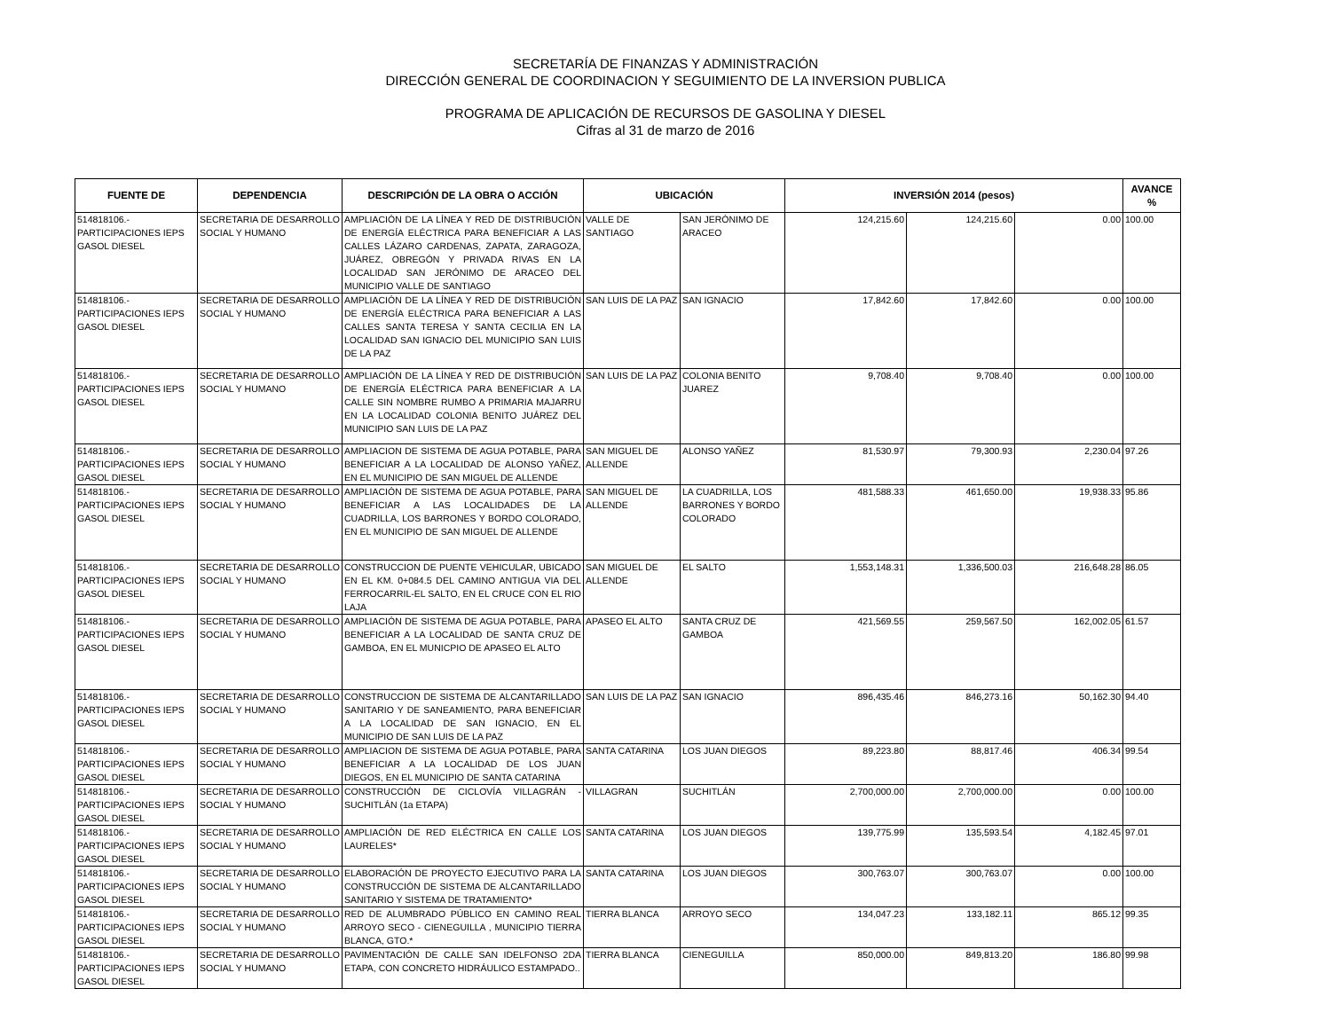SECRETARÍA DE FINANZAS Y ADMINISTRACIÓN
DIRECCIÓN GENERAL DE COORDINACION Y SEGUIMIENTO DE LA INVERSION PUBLICA
PROGRAMA DE APLICACIÓN DE RECURSOS DE GASOLINA Y DIESEL
Cifras al 31 de marzo de 2016
| FUENTE DE | DEPENDENCIA | DESCRIPCIÓN DE LA OBRA O ACCIÓN | UBICACIÓN | | INVERSIÓN 2014 (pesos) | | | AVANCE % |
| --- | --- | --- | --- | --- | --- | --- | --- | --- |
| 514818106.- PARTICIPACIONES IEPS GASOL DIESEL | SECRETARIA DE DESARROLLO SOCIAL Y HUMANO | AMPLIACIÓN DE LA LÍNEA Y RED DE DISTRIBUCIÓN DE ENERGÍA ELÉCTRICA PARA BENEFICIAR A LAS CALLES LÁZARO CARDENAS, ZAPATA, ZARAGOZA, JUÁREZ, OBREGÓN Y PRIVADA RIVAS EN LA LOCALIDAD SAN JERÓNIMO DE ARACEO DEL MUNICIPIO VALLE DE SANTIAGO | VALLE DE SANTIAGO | SAN JERÓNIMO DE ARACEO | 124,215.60 | 124,215.60 | 0.00 | 100.00 |
| 514818106.- PARTICIPACIONES IEPS GASOL DIESEL | SECRETARIA DE DESARROLLO SOCIAL Y HUMANO | AMPLIACIÓN DE LA LÍNEA Y RED DE DISTRIBUCIÓN DE ENERGÍA ELÉCTRICA PARA BENEFICIAR A LAS CALLES SANTA TERESA Y SANTA CECILIA EN LA LOCALIDAD SAN IGNACIO DEL MUNICIPIO SAN LUIS DE LA PAZ | SAN LUIS DE LA PAZ | SAN IGNACIO | 17,842.60 | 17,842.60 | 0.00 | 100.00 |
| 514818106.- PARTICIPACIONES IEPS GASOL DIESEL | SECRETARIA DE DESARROLLO SOCIAL Y HUMANO | AMPLIACIÓN DE LA LÍNEA Y RED DE DISTRIBUCIÓN DE ENERGÍA ELÉCTRICA PARA BENEFICIAR A LA CALLE SIN NOMBRE RUMBO A PRIMARIA MAJARRU EN LA LOCALIDAD COLONIA BENITO JUÁREZ DEL MUNICIPIO SAN LUIS DE LA PAZ | SAN LUIS DE LA PAZ | COLONIA BENITO JUAREZ | 9,708.40 | 9,708.40 | 0.00 | 100.00 |
| 514818106.- PARTICIPACIONES IEPS GASOL DIESEL | SECRETARIA DE DESARROLLO SOCIAL Y HUMANO | AMPLIACION DE SISTEMA DE AGUA POTABLE, PARA BENEFICIAR A LA LOCALIDAD DE ALONSO YAÑEZ, EN EL MUNICIPIO DE SAN MIGUEL DE ALLENDE | SAN MIGUEL DE ALLENDE | ALONSO YAÑEZ | 81,530.97 | 79,300.93 | 2,230.04 | 97.26 |
| 514818106.- PARTICIPACIONES IEPS GASOL DIESEL | SECRETARIA DE DESARROLLO SOCIAL Y HUMANO | AMPLIACIÓN DE SISTEMA DE AGUA POTABLE, PARA BENEFICIAR A LAS LOCALIDADES DE LA CUADRILLA, LOS BARRONES Y BORDO COLORADO, EN EL MUNICIPIO DE SAN MIGUEL DE ALLENDE | SAN MIGUEL DE ALLENDE | LA CUADRILLA, LOS BARRONES Y BORDO COLORADO | 481,588.33 | 461,650.00 | 19,938.33 | 95.86 |
| 514818106.- PARTICIPACIONES IEPS GASOL DIESEL | SECRETARIA DE DESARROLLO SOCIAL Y HUMANO | CONSTRUCCION DE PUENTE VEHICULAR, UBICADO EN EL KM. 0+084.5 DEL CAMINO ANTIGUA VIA DEL FERROCARRIL-EL SALTO, EN EL CRUCE CON EL RIO LAJA | SAN MIGUEL DE ALLENDE | EL SALTO | 1,553,148.31 | 1,336,500.03 | 216,648.28 | 86.05 |
| 514818106.- PARTICIPACIONES IEPS GASOL DIESEL | SECRETARIA DE DESARROLLO SOCIAL Y HUMANO | AMPLIACIÓN DE SISTEMA DE AGUA POTABLE, PARA BENEFICIAR A LA LOCALIDAD DE SANTA CRUZ DE GAMBOA, EN EL MUNICPIO DE APASEO EL ALTO | APASEO EL ALTO | SANTA CRUZ DE GAMBOA | 421,569.55 | 259,567.50 | 162,002.05 | 61.57 |
| 514818106.- PARTICIPACIONES IEPS GASOL DIESEL | SECRETARIA DE DESARROLLO SOCIAL Y HUMANO | CONSTRUCCION DE SISTEMA DE ALCANTARILLADO SANITARIO Y DE SANEAMIENTO, PARA BENEFICIAR A LA LOCALIDAD DE SAN IGNACIO, EN EL MUNICIPIO DE SAN LUIS DE LA PAZ | SAN LUIS DE LA PAZ | SAN IGNACIO | 896,435.46 | 846,273.16 | 50,162.30 | 94.40 |
| 514818106.- PARTICIPACIONES IEPS GASOL DIESEL | SECRETARIA DE DESARROLLO SOCIAL Y HUMANO | AMPLIACION DE SISTEMA DE AGUA POTABLE, PARA BENEFICIAR A LA LOCALIDAD DE LOS JUAN DIEGOS, EN EL MUNICIPIO DE SANTA CATARINA | SANTA CATARINA | LOS JUAN DIEGOS | 89,223.80 | 88,817.46 | 406.34 | 99.54 |
| 514818106.- PARTICIPACIONES IEPS GASOL DIESEL | SECRETARIA DE DESARROLLO SOCIAL Y HUMANO | CONSTRUCCIÓN DE CICLOVÍA VILLAGRÁN - SUCHITLÁN (1a ETAPA) | VILLAGRAN | SUCHITLÁN | 2,700,000.00 | 2,700,000.00 | 0.00 | 100.00 |
| 514818106.- PARTICIPACIONES IEPS GASOL DIESEL | SECRETARIA DE DESARROLLO SOCIAL Y HUMANO | AMPLIACIÓN DE RED ELÉCTRICA EN CALLE LOS LAURELES* | SANTA CATARINA | LOS JUAN DIEGOS | 139,775.99 | 135,593.54 | 4,182.45 | 97.01 |
| 514818106.- PARTICIPACIONES IEPS GASOL DIESEL | SECRETARIA DE DESARROLLO SOCIAL Y HUMANO | ELABORACIÓN DE PROYECTO EJECUTIVO PARA LA CONSTRUCCIÓN DE SISTEMA DE ALCANTARILLADO SANITARIO Y SISTEMA DE TRATAMIENTO* | SANTA CATARINA | LOS JUAN DIEGOS | 300,763.07 | 300,763.07 | 0.00 | 100.00 |
| 514818106.- PARTICIPACIONES IEPS GASOL DIESEL | SECRETARIA DE DESARROLLO SOCIAL Y HUMANO | RED DE ALUMBRADO PÚBLICO EN CAMINO REAL ARROYO SECO - CIENEGUILLA , MUNICIPIO TIERRA BLANCA, GTO.* | TIERRA BLANCA | ARROYO SECO | 134,047.23 | 133,182.11 | 865.12 | 99.35 |
| 514818106.- PARTICIPACIONES IEPS GASOL DIESEL | SECRETARIA DE DESARROLLO SOCIAL Y HUMANO | PAVIMENTACIÓN DE CALLE SAN IDELFONSO 2DA ETAPA, CON CONCRETO HIDRÁULICO ESTAMPADO.. | TIERRA BLANCA | CIENEGUILLA | 850,000.00 | 849,813.20 | 186.80 | 99.98 |